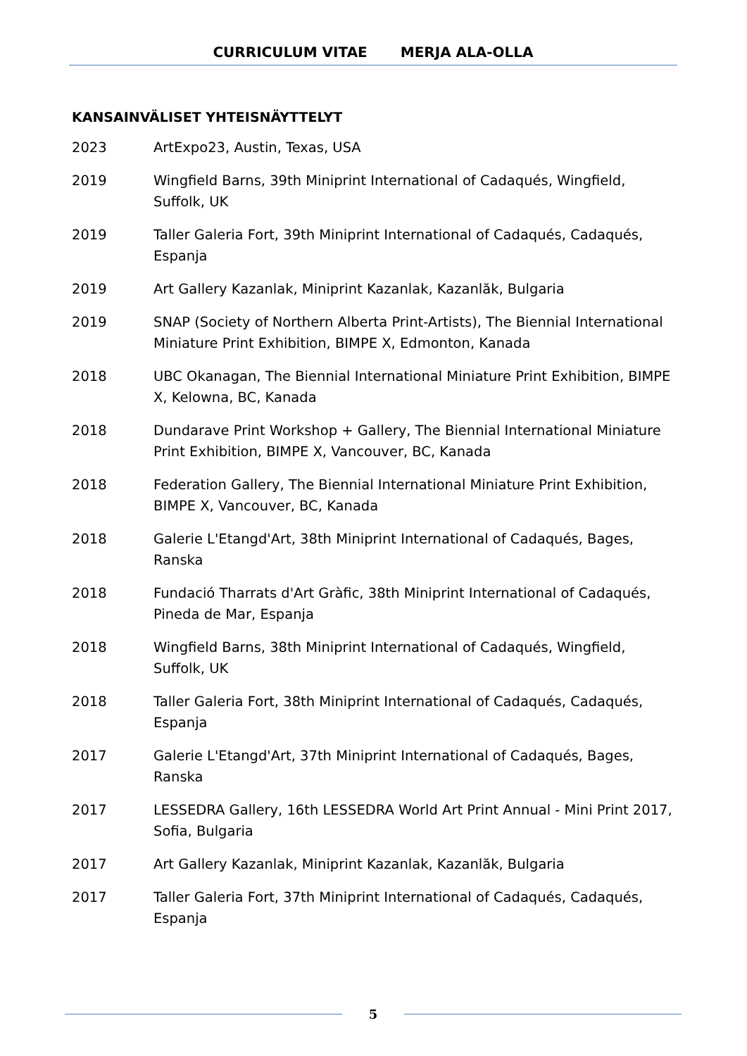CURRICULUM VITAE MERJA ALA-OLLA
KANSAINVÄLISET YHTEISNÄYTTELYT
2023 ArtExpo23, Austin, Texas, USA
2019 Wingfield Barns, 39th Miniprint International of Cadaqués, Wingfield, Suffolk, UK
2019 Taller Galeria Fort, 39th Miniprint International of Cadaqués, Cadaqués, Espanja
2019 Art Gallery Kazanlak, Miniprint Kazanlak, Kazanlăk, Bulgaria
2019 SNAP (Society of Northern Alberta Print-Artists), The Biennial International Miniature Print Exhibition, BIMPE X, Edmonton, Kanada
2018 UBC Okanagan, The Biennial International Miniature Print Exhibition, BIMPE X, Kelowna, BC, Kanada
2018 Dundarave Print Workshop + Gallery, The Biennial International Miniature Print Exhibition, BIMPE X, Vancouver, BC, Kanada
2018 Federation Gallery, The Biennial International Miniature Print Exhibition, BIMPE X, Vancouver, BC, Kanada
2018 Galerie L'Etangd'Art, 38th Miniprint International of Cadaqués, Bages, Ranska
2018 Fundació Tharrats d'Art Gràfic, 38th Miniprint International of Cadaqués, Pineda de Mar, Espanja
2018 Wingfield Barns, 38th Miniprint International of Cadaqués, Wingfield, Suffolk, UK
2018 Taller Galeria Fort, 38th Miniprint International of Cadaqués, Cadaqués, Espanja
2017 Galerie L'Etangd'Art, 37th Miniprint International of Cadaqués, Bages, Ranska
2017 LESSEDRA Gallery, 16th LESSEDRA World Art Print Annual - Mini Print 2017, Sofia, Bulgaria
2017 Art Gallery Kazanlak, Miniprint Kazanlak, Kazanlăk, Bulgaria
2017 Taller Galeria Fort, 37th Miniprint International of Cadaqués, Cadaqués, Espanja
5